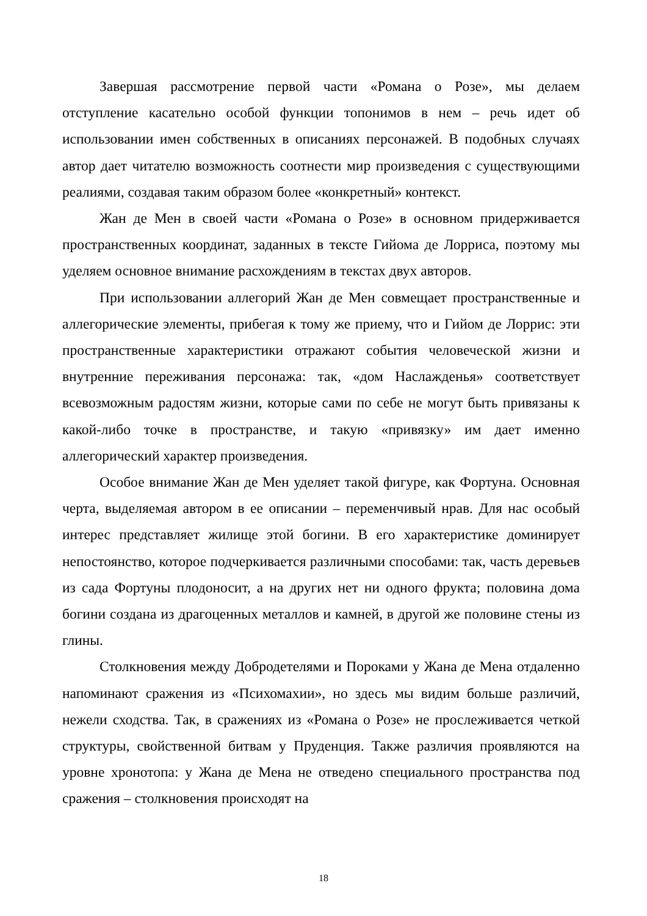Завершая рассмотрение первой части «Романа о Розе», мы делаем отступление касательно особой функции топонимов в нем – речь идет об использовании имен собственных в описаниях персонажей. В подобных случаях автор дает читателю возможность соотнести мир произведения с существующими реалиями, создавая таким образом более «конкретный» контекст.
Жан де Мен в своей части «Романа о Розе» в основном придерживается пространственных координат, заданных в тексте Гийома де Лорриса, поэтому мы уделяем основное внимание расхождениям в текстах двух авторов.
При использовании аллегорий Жан де Мен совмещает пространственные и аллегорические элементы, прибегая к тому же приему, что и Гийом де Лоррис: эти пространственные характеристики отражают события человеческой жизни и внутренние переживания персонажа: так, «дом Наслажденья» соответствует всевозможным радостям жизни, которые сами по себе не могут быть привязаны к какой-либо точке в пространстве, и такую «привязку» им дает именно аллегорический характер произведения.
Особое внимание Жан де Мен уделяет такой фигуре, как Фортуна. Основная черта, выделяемая автором в ее описании – переменчивый нрав. Для нас особый интерес представляет жилище этой богини. В его характеристике доминирует непостоянство, которое подчеркивается различными способами: так, часть деревьев из сада Фортуны плодоносит, а на других нет ни одного фрукта; половина дома богини создана из драгоценных металлов и камней, в другой же половине стены из глины.
Столкновения между Добродетелями и Пороками у Жана де Мена отдаленно напоминают сражения из «Психомахии», но здесь мы видим больше различий, нежели сходства. Так, в сражениях из «Романа о Розе» не прослеживается четкой структуры, свойственной битвам у Пруденция. Также различия проявляются на уровне хронотопа: у Жана де Мена не отведено специального пространства под сражения – столкновения происходят на
18